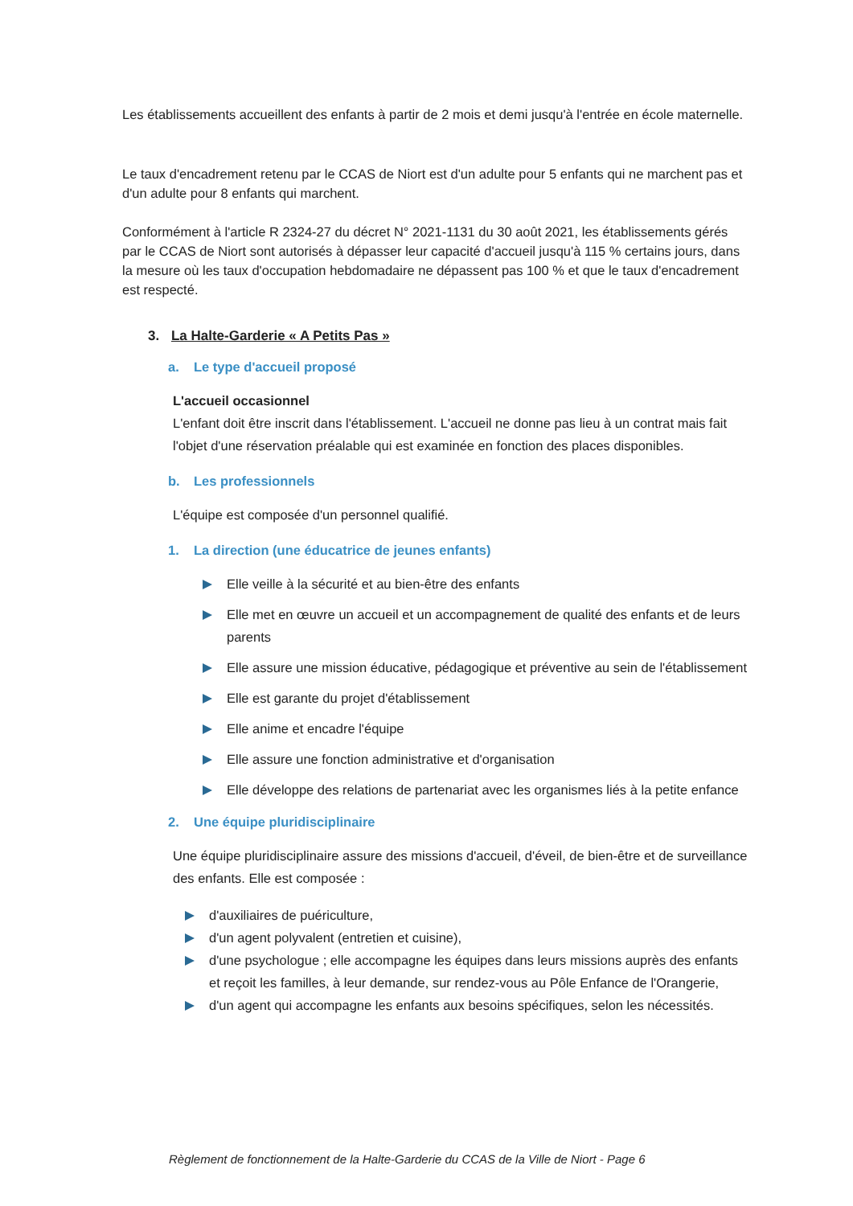Les établissements accueillent des enfants à partir de 2 mois et demi jusqu'à l'entrée en école maternelle.
Le taux d'encadrement retenu par le CCAS de Niort est d'un adulte pour 5 enfants qui ne marchent pas et d'un adulte pour 8 enfants qui marchent.
Conformément à l'article R 2324-27 du décret N° 2021-1131 du 30 août 2021, les établissements gérés par le CCAS de Niort sont autorisés à dépasser leur capacité d'accueil jusqu'à 115 % certains jours, dans la mesure où les taux d'occupation hebdomadaire ne dépassent pas 100 % et que le taux d'encadrement est respecté.
3. La Halte-Garderie « A Petits Pas »
a. Le type d'accueil proposé
L'accueil occasionnel
L'enfant doit être inscrit dans l'établissement. L'accueil ne donne pas lieu à un contrat mais fait l'objet d'une réservation préalable qui est examinée en fonction des places disponibles.
b. Les professionnels
L'équipe est composée d'un personnel qualifié.
1. La direction (une éducatrice de jeunes enfants)
Elle veille à la sécurité et au bien-être des enfants
Elle met en œuvre un accueil et un accompagnement de qualité des enfants et de leurs parents
Elle assure une mission éducative, pédagogique et préventive au sein de l'établissement
Elle est garante du projet d'établissement
Elle anime et encadre l'équipe
Elle assure une fonction administrative et d'organisation
Elle développe des relations de partenariat avec les organismes liés à la petite enfance
2. Une équipe pluridisciplinaire
Une équipe pluridisciplinaire assure des missions d'accueil, d'éveil, de bien-être et de surveillance des enfants. Elle est composée :
d'auxiliaires de puériculture,
d'un agent polyvalent (entretien et cuisine),
d'une psychologue ; elle accompagne les équipes dans leurs missions auprès des enfants et reçoit les familles, à leur demande, sur rendez-vous au Pôle Enfance de l'Orangerie,
d'un agent qui accompagne les enfants aux besoins spécifiques, selon les nécessités.
Règlement de fonctionnement de la Halte-Garderie du CCAS de la Ville de Niort - Page 6